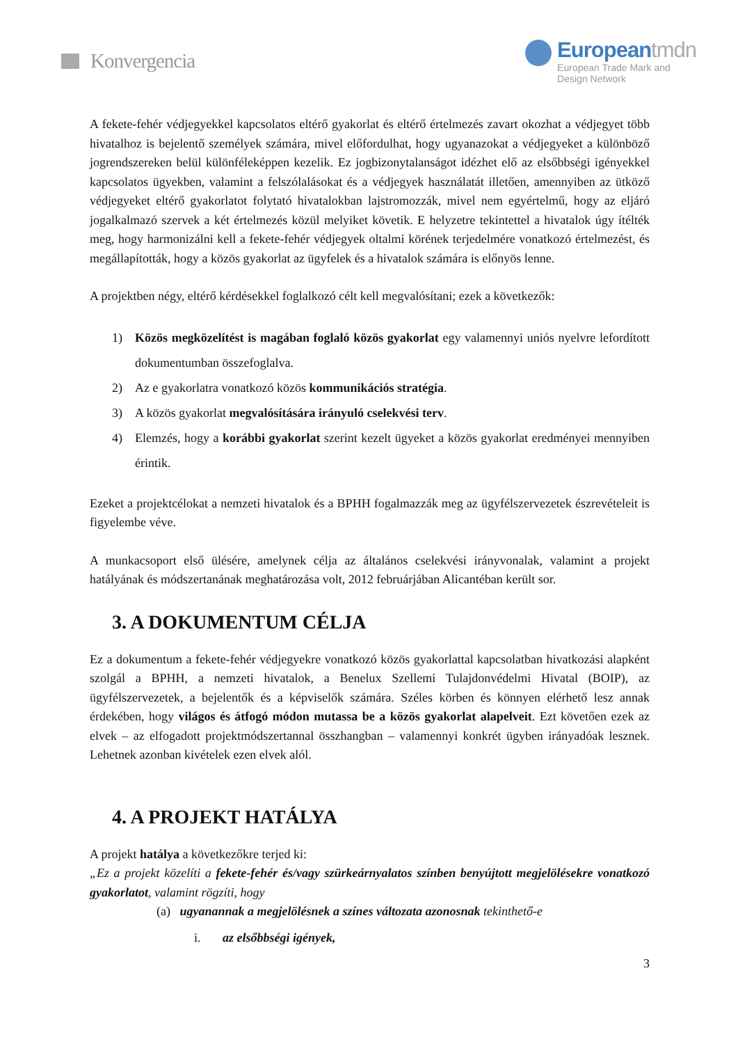Konvergencia
Europeantmdn
European Trade Mark and
Design Network
A fekete-fehér védjegyekkel kapcsolatos eltérő gyakorlat és eltérő értelmezés zavart okozhat a védjegyet több hivatalhoz is bejelentő személyek számára, mivel előfordulhat, hogy ugyanazokat a védjegyeket a különböző jogrendszereken belül különféleképpen kezelik. Ez jogbizonytalanságot idézhet elő az elsőbbségi igényekkel kapcsolatos ügyekben, valamint a felszólalásokat és a védjegyek használatát illetően, amennyiben az ütköző védjegyeket eltérő gyakorlatot folytató hivatalokban lajstromozzák, mivel nem egyértelmű, hogy az eljáró jogalkalmazó szervek a két értelmezés közül melyiket követik. E helyzetre tekintettel a hivatalok úgy ítélték meg, hogy harmonizálni kell a fekete-fehér védjegyek oltalmi körének terjedelmére vonatkozó értelmezést, és megállapították, hogy a közös gyakorlat az ügyfelek és a hivatalok számára is előnyös lenne.
A projektben négy, eltérő kérdésekkel foglalkozó célt kell megvalósítani; ezek a következők:
1) Közös megközelítést is magában foglaló közös gyakorlat egy valamennyi uniós nyelvre lefordított dokumentumban összefoglalva.
2) Az e gyakorlatra vonatkozó közös kommunikációs stratégia.
3) A közös gyakorlat megvalósítására irányuló cselekvési terv.
4) Elemzés, hogy a korábbi gyakorlat szerint kezelt ügyeket a közös gyakorlat eredményei mennyiben érintik.
Ezeket a projektcélokat a nemzeti hivatalok és a BPHH fogalmazzák meg az ügyfélszervezetek észrevételeit is figyelembe véve.
A munkacsoport első ülésére, amelynek célja az általános cselekvési irányvonalak, valamint a projekt hatályának és módszertanának meghatározása volt, 2012 februárjában Alicantéban került sor.
3. A DOKUMENTUM CÉLJA
Ez a dokumentum a fekete-fehér védjegyekre vonatkozó közös gyakorlattal kapcsolatban hivatkozási alapként szolgál a BPHH, a nemzeti hivatalok, a Benelux Szellemi Tulajdonvédelmi Hivatal (BOIP), az ügyfélszervezetek, a bejelentők és a képviselők számára. Széles körben és könnyen elérhető lesz annak érdekében, hogy világos és átfogó módon mutassa be a közös gyakorlat alapelveit. Ezt követően ezek az elvek – az elfogadott projektmódszertannal összhangban – valamennyi konkrét ügyben irányadóak lesznek. Lehetnek azonban kivételek ezen elvek alól.
4. A PROJEKT HATÁLYA
A projekt hatálya a következőkre terjed ki:
„Ez a projekt közelíti a fekete-fehér és/vagy szürkeárnyalatos színben benyújtott megjelölésekre vonatkozó gyakorlatot, valamint rögzíti, hogy
(a) ugyanannak a megjelölésnek a színes változata azonosnak tekinthető-e
i. az elsőbbségi igények,
3